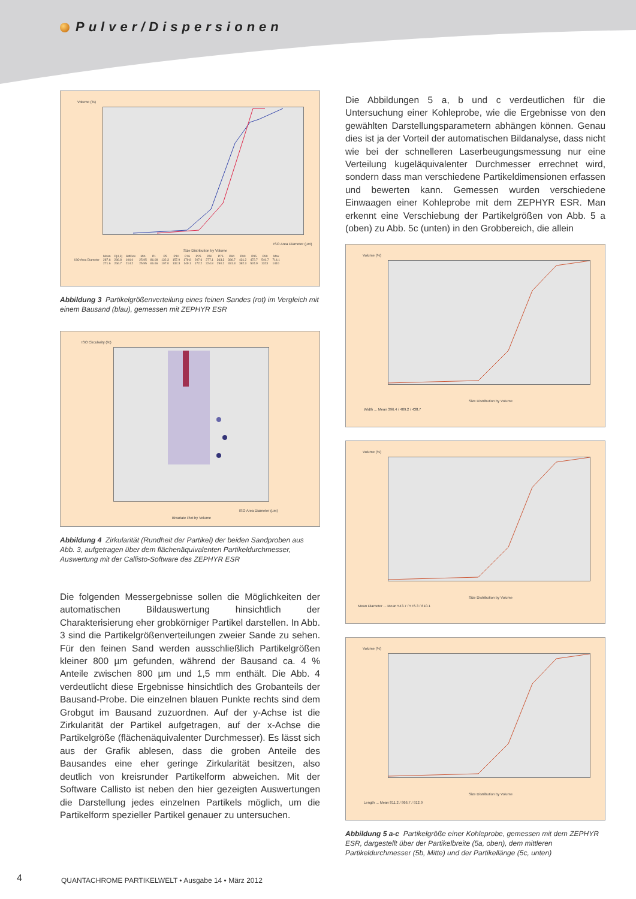Pulver/Dispersionen
Volume (%)
ISO Area Diameter (µm)
Size Distribution by Volume
| | Mean | D[4,3] | StdDev | Min | P1 | P5 | P10 | P16 | P25 | P50 | P75 | P84 | P90 | P95 | P99 | Max |
| --- | --- | --- | --- | --- | --- | --- | --- | --- | --- | --- | --- | --- | --- | --- | --- | --- |
| ISO Area Diameter | 287.6 | 286.8 | 106.0 | 25.95 | 86.08 | 132.3 | 157.9 | 179.8 | 207.6 | 277.1 | 363.3 | 386.7 | 431.2 | 472.7 | 540.7 | 714.1 |
| | 271.6 | 266.7 | 214.2 | 25.95 | 66.66 | 107.0 | 132.3 | 149.1 | 172.2 | 224.8 | 290.2 | 331.3 | 382.3 | 524.9 | 1323 | 1410 |
Abbildung 3 Partikelgrößenverteilung eines feinen Sandes (rot) im Vergleich mit einem Bausand (blau), gemessen mit ZEPHYR ESR
ISO Circularity (%)
ISO Area Diameter (µm)
Bivariate Plot by Volume
Abbildung 4 Zirkularität (Rundheit der Partikel) der beiden Sandproben aus Abb. 3, aufgetragen über dem flächenäquivalenten Partikeldurchmesser, Auswertung mit der Callisto-Software des ZEPHYR ESR
Die folgenden Messergebnisse sollen die Möglichkeiten der automatischen Bildauswertung hinsichtlich der Charakterisierung eher grobkörniger Partikel darstellen. In Abb. 3 sind die Partikelgrößenverteilungen zweier Sande zu sehen. Für den feinen Sand werden ausschließlich Partikelgrößen kleiner 800 µm gefunden, während der Bausand ca. 4 % Anteile zwischen 800 µm und 1,5 mm enthält. Die Abb. 4 verdeutlicht diese Ergebnisse hinsichtlich des Grobanteils der Bausand-Probe. Die einzelnen blauen Punkte rechts sind dem Grobgut im Bausand zuzuordnen. Auf der y-Achse ist die Zirkularität der Partikel aufgetragen, auf der x-Achse die Partikelgröße (flächenäquivalenter Durchmesser). Es lässt sich aus der Grafik ablesen, dass die groben Anteile des Bausandes eine eher geringe Zirkularität besitzen, also deutlich von kreisrunder Partikelform abweichen. Mit der Software Callisto ist neben den hier gezeigten Auswertungen die Darstellung jedes einzelnen Partikels möglich, um die Partikelform spezieller Partikel genauer zu untersuchen.
Die Abbildungen 5 a, b und c verdeutlichen für die Untersuchung einer Kohleprobe, wie die Ergebnisse von den gewählten Darstellungsparametern abhängen können. Genau dies ist ja der Vorteil der automatischen Bildanalyse, dass nicht wie bei der schnelleren Laserbeugungsmessung nur eine Verteilung kugeläquivalenter Durchmesser errechnet wird, sondern dass man verschiedene Partikeldimensionen erfassen und bewerten kann. Gemessen wurden verschiedene Einwaagen einer Kohleprobe mit dem ZEPHYR ESR. Man erkennt eine Verschiebung der Partikelgrößen von Abb. 5 a (oben) zu Abb. 5c (unten) in den Grobbereich, die allein
Volume (%)
Size Distribution by Volume
Width ... Mean 396.4 / 409.2 / 438.7
Volume (%)
Size Distribution by Volume
Mean Diameter ... Mean 543.7 / 576.3 / 610.1
Volume (%)
Size Distribution by Volume
Length ... Mean 811.2 / 866.7 / 912.9
Abbildung 5 a-c Partikelgröße einer Kohleprobe, gemessen mit dem ZEPHYR ESR, dargestellt über der Partikelbreite (5a, oben), dem mittleren Partikeldurchmesser (5b, Mitte) und der Partikellänge (5c, unten)
4
QUANTACHROME PARTIKELWELT • Ausgabe 14 • März 2012